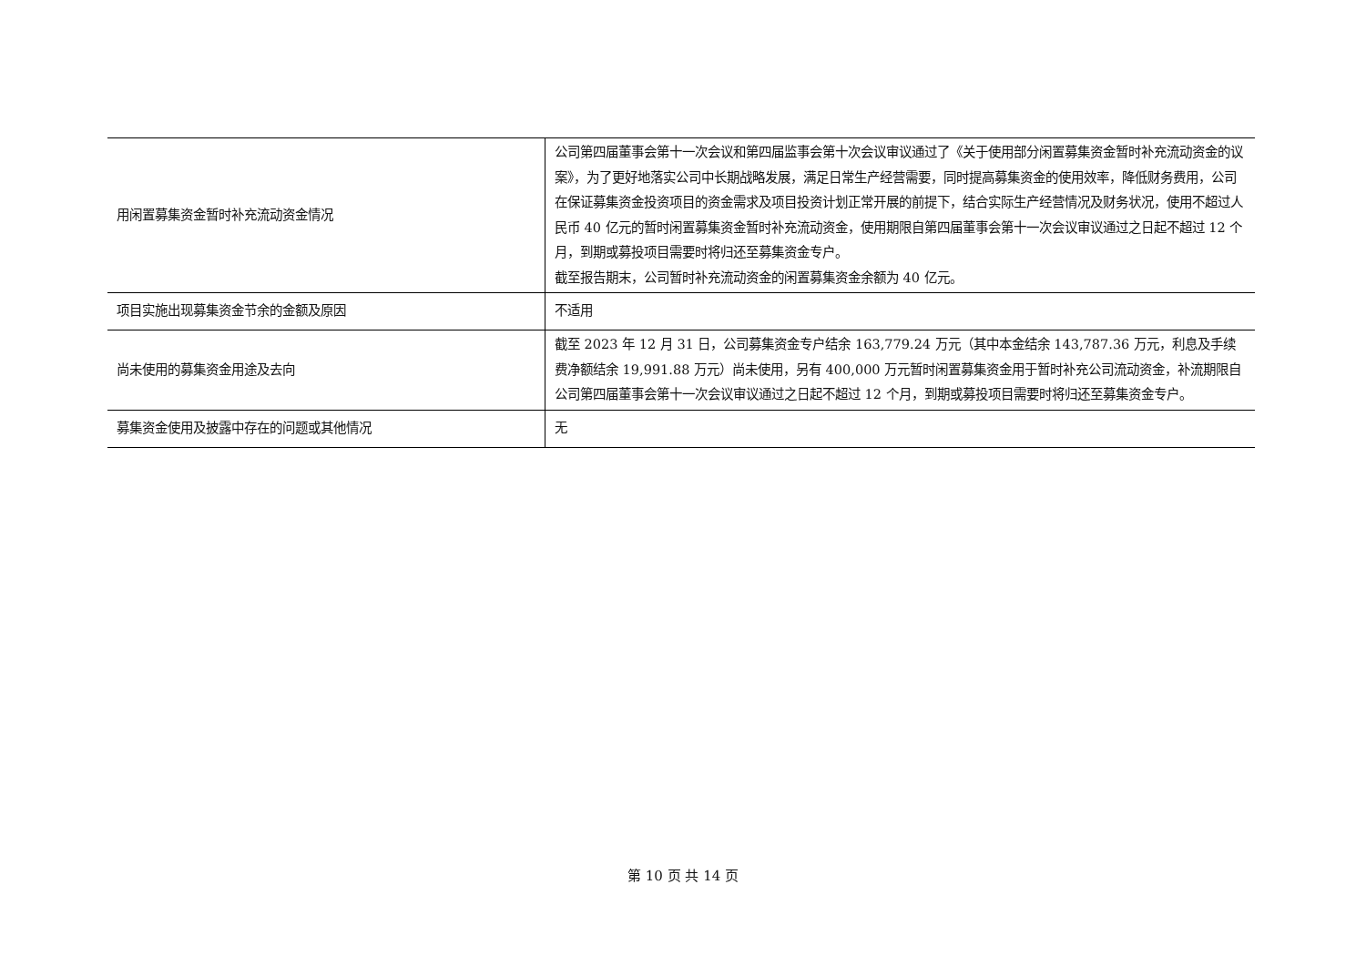| 用闲置募集资金暂时补充流动资金情况 | 公司第四届董事会第十一次会议和第四届监事会第十次会议审议通过了《关于使用部分闲置募集资金暂时补充流动资金的议案》，为了更好地落实公司中长期战略发展，满足日常生产经营需要，同时提高募集资金的使用效率，降低财务费用，公司在保证募集资金投资项目的资金需求及项目投资计划正常开展的前提下，结合实际生产经营情况及财务状况，使用不超过人民币 40 亿元的暂时闲置募集资金暂时补充流动资金，使用期限自第四届董事会第十一次会议审议通过之日起不超过 12 个月，到期或募投项目需要时将归还至募集资金专户。 截至报告期末，公司暂时补充流动资金的闲置募集资金余额为 40 亿元。 |
| 项目实施出现募集资金节余的金额及原因 | 不适用 |
| 尚未使用的募集资金用途及去向 | 截至 2023 年 12 月 31 日，公司募集资金专户结余 163,779.24 万元（其中本金结余 143,787.36 万元，利息及手续费净额结余 19,991.88 万元）尚未使用，另有 400,000 万元暂时闲置募集资金用于暂时补充公司流动资金，补流期限自公司第四届董事会第十一次会议审议通过之日起不超过 12 个月，到期或募投项目需要时将归还至募集资金专户。 |
| 募集资金使用及披露中存在的问题或其他情况 | 无 |
第 10 页 共 14 页